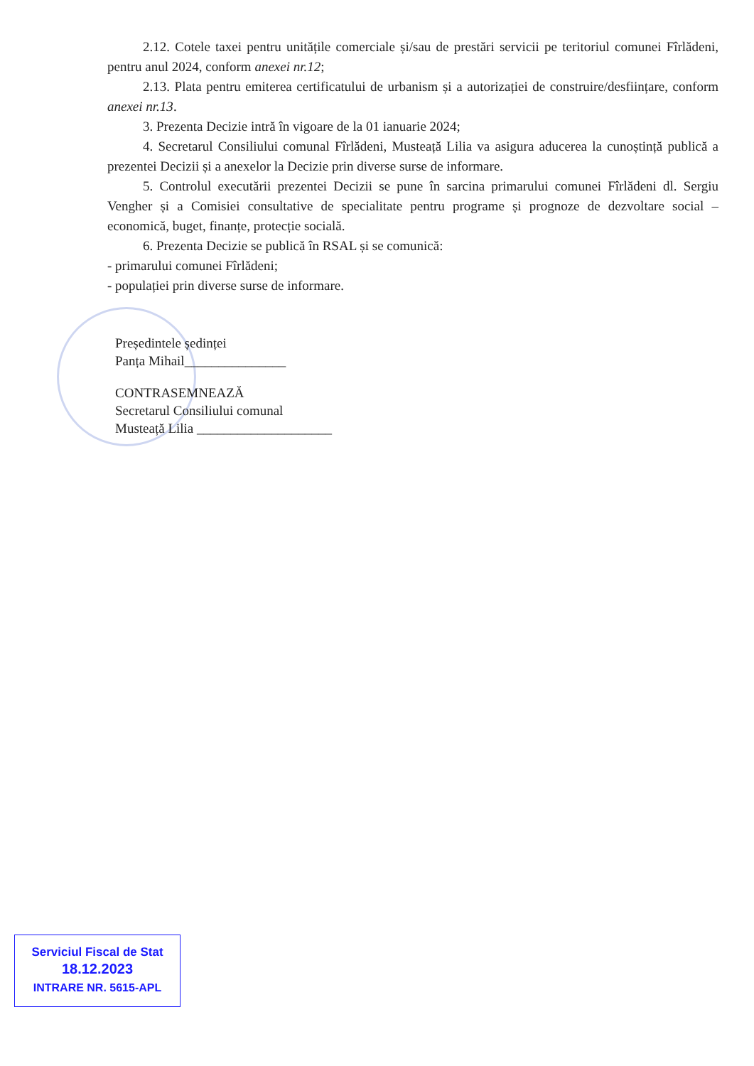2.12. Cotele taxei pentru unitățile comerciale și/sau de prestări servicii pe teritoriul comunei Fîrlădeni, pentru anul 2024, conform anexei nr.12;
2.13. Plata pentru emiterea certificatului de urbanism și a autorizației de construire/desființare, conform anexei nr.13.
3. Prezenta Decizie intră în vigoare de la 01 ianuarie 2024;
4. Secretarul Consiliului comunal Fîrlădeni, Musteață Lilia va asigura aducerea la cunoștință publică a prezentei Decizii și a anexelor la Decizie prin diverse surse de informare.
5. Controlul executării prezentei Decizii se pune în sarcina primarului comunei Fîrlădeni dl. Sergiu Vengher și a Comisiei consultative de specialitate pentru programe și prognoze de dezvoltare social – economică, buget, finanțe, protecție socială.
6. Prezenta Decizie se publică în RSAL și se comunică:
- primarului comunei Fîrlădeni;
- populației prin diverse surse de informare.
Președintele ședinței
Panța Mihail_______________
CONTRASEMNEAZĂ
Secretarul Consiliului comunal
Musteață Lilia ____________________
Serviciul Fiscal de Stat
18.12.2023
INTRARE NR. 5615-APL